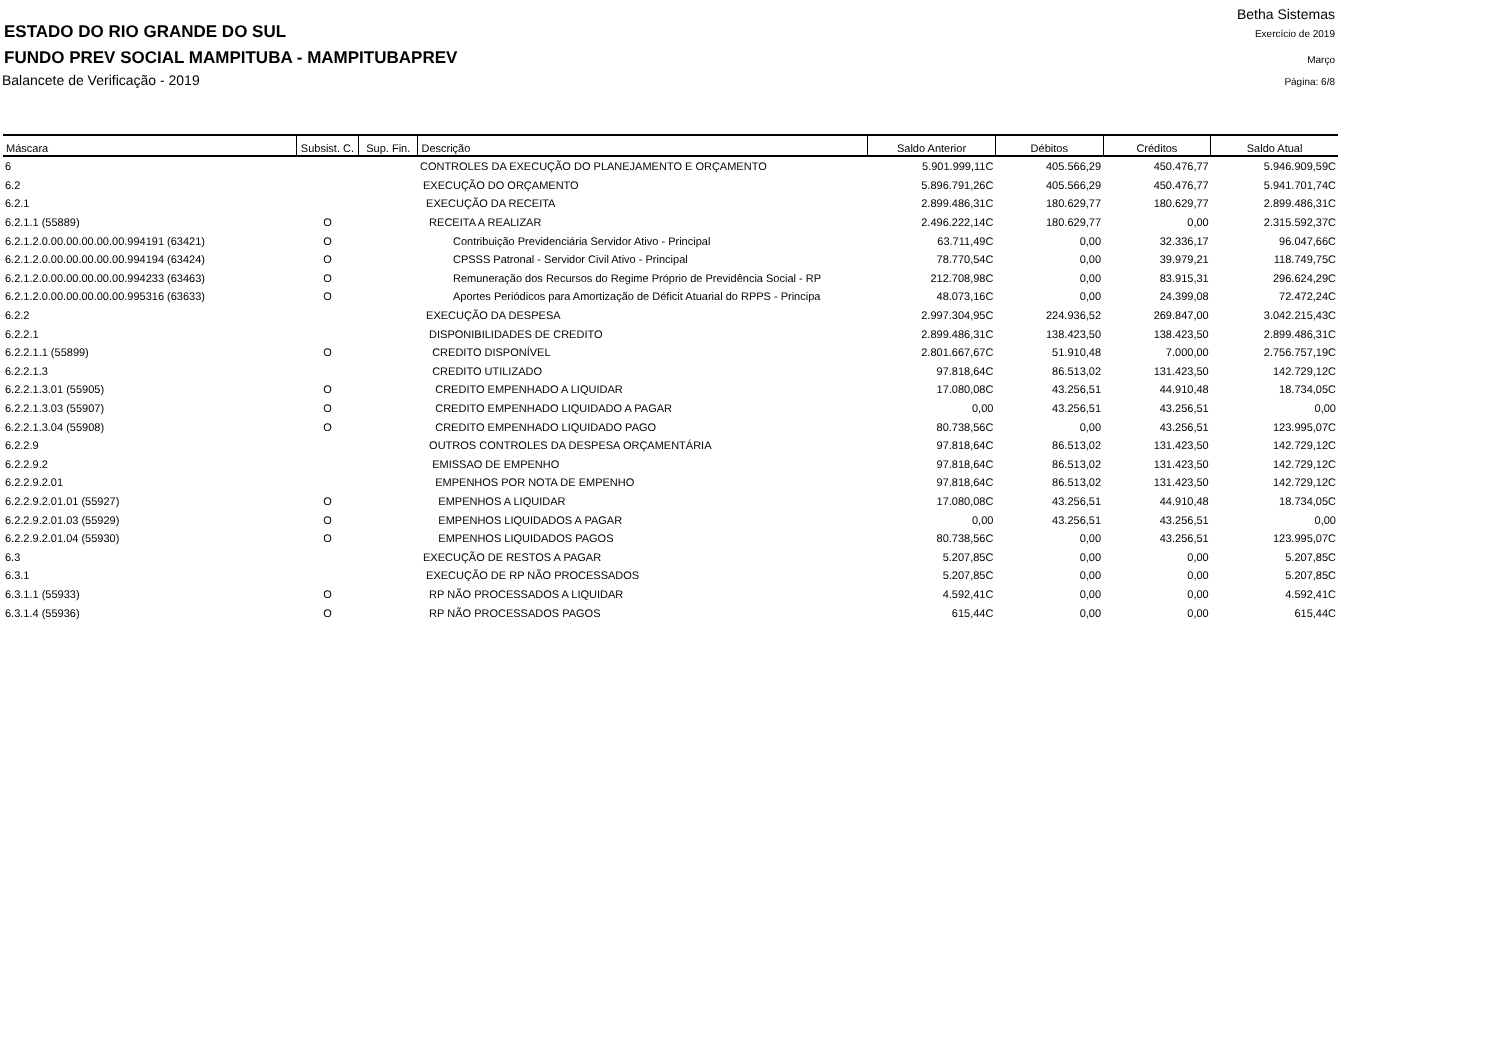Betha Sistemas
ESTADO DO RIO GRANDE DO SUL Exercício de 2019
FUNDO PREV SOCIAL MAMPITUBA - MAMPITUBAPREV Março
Balancete de Verificação - 2019 Página: 6/8
| Máscara | Subsist. C. | Sup. Fin. | Descrição | Saldo Anterior | Débitos | Créditos | Saldo Atual |
| --- | --- | --- | --- | --- | --- | --- | --- |
| 6 | | | CONTROLES DA EXECUÇÃO DO PLANEJAMENTO E ORÇAMENTO | 5.901.999,11C | 405.566,29 | 450.476,77 | 5.946.909,59C |
| 6.2 | | | EXECUÇÃO DO ORÇAMENTO | 5.896.791,26C | 405.566,29 | 450.476,77 | 5.941.701,74C |
| 6.2.1 | | | EXECUÇÃO DA RECEITA | 2.899.486,31C | 180.629,77 | 180.629,77 | 2.899.486,31C |
| 6.2.1.1 (55889) | O | | RECEITA A REALIZAR | 2.496.222,14C | 180.629,77 | 0,00 | 2.315.592,37C |
| 6.2.1.2.0.00.00.00.00.00.994191 (63421) | O | | Contribuição Previdenciária Servidor Ativo - Principal | 63.711,49C | 0,00 | 32.336,17 | 96.047,66C |
| 6.2.1.2.0.00.00.00.00.00.994194 (63424) | O | | CPSSS Patronal - Servidor Civil Ativo - Principal | 78.770,54C | 0,00 | 39.979,21 | 118.749,75C |
| 6.2.1.2.0.00.00.00.00.00.994233 (63463) | O | | Remuneração dos Recursos do Regime Próprio de Previdência Social - RP | 212.708,98C | 0,00 | 83.915,31 | 296.624,29C |
| 6.2.1.2.0.00.00.00.00.00.995316 (63633) | O | | Aportes Periódicos para Amortização de Déficit Atuarial do RPPS - Principa | 48.073,16C | 0,00 | 24.399,08 | 72.472,24C |
| 6.2.2 | | | EXECUÇÃO DA DESPESA | 2.997.304,95C | 224.936,52 | 269.847,00 | 3.042.215,43C |
| 6.2.2.1 | | | DISPONIBILIDADES DE CREDITO | 2.899.486,31C | 138.423,50 | 138.423,50 | 2.899.486,31C |
| 6.2.2.1.1 (55899) | O | | CREDITO DISPONÍVEL | 2.801.667,67C | 51.910,48 | 7.000,00 | 2.756.757,19C |
| 6.2.2.1.3 | | | CREDITO UTILIZADO | 97.818,64C | 86.513,02 | 131.423,50 | 142.729,12C |
| 6.2.2.1.3.01 (55905) | O | | CREDITO EMPENHADO A LIQUIDAR | 17.080,08C | 43.256,51 | 44.910,48 | 18.734,05C |
| 6.2.2.1.3.03 (55907) | O | | CREDITO EMPENHADO LIQUIDADO A PAGAR | 0,00 | 43.256,51 | 43.256,51 | 0,00 |
| 6.2.2.1.3.04 (55908) | O | | CREDITO EMPENHADO LIQUIDADO PAGO | 80.738,56C | 0,00 | 43.256,51 | 123.995,07C |
| 6.2.2.9 | | | OUTROS CONTROLES DA DESPESA ORÇAMENTÁRIA | 97.818,64C | 86.513,02 | 131.423,50 | 142.729,12C |
| 6.2.2.9.2 | | | EMISSAO DE EMPENHO | 97.818,64C | 86.513,02 | 131.423,50 | 142.729,12C |
| 6.2.2.9.2.01 | | | EMPENHOS POR NOTA DE EMPENHO | 97.818,64C | 86.513,02 | 131.423,50 | 142.729,12C |
| 6.2.2.9.2.01.01 (55927) | O | | EMPENHOS A LIQUIDAR | 17.080,08C | 43.256,51 | 44.910,48 | 18.734,05C |
| 6.2.2.9.2.01.03 (55929) | O | | EMPENHOS LIQUIDADOS A PAGAR | 0,00 | 43.256,51 | 43.256,51 | 0,00 |
| 6.2.2.9.2.01.04 (55930) | O | | EMPENHOS LIQUIDADOS PAGOS | 80.738,56C | 0,00 | 43.256,51 | 123.995,07C |
| 6.3 | | | EXECUÇÃO DE RESTOS A PAGAR | 5.207,85C | 0,00 | 0,00 | 5.207,85C |
| 6.3.1 | | | EXECUÇÃO DE RP NÃO PROCESSADOS | 5.207,85C | 0,00 | 0,00 | 5.207,85C |
| 6.3.1.1 (55933) | O | | RP NÃO PROCESSADOS A LIQUIDAR | 4.592,41C | 0,00 | 0,00 | 4.592,41C |
| 6.3.1.4 (55936) | O | | RP NÃO PROCESSADOS PAGOS | 615,44C | 0,00 | 0,00 | 615,44C |